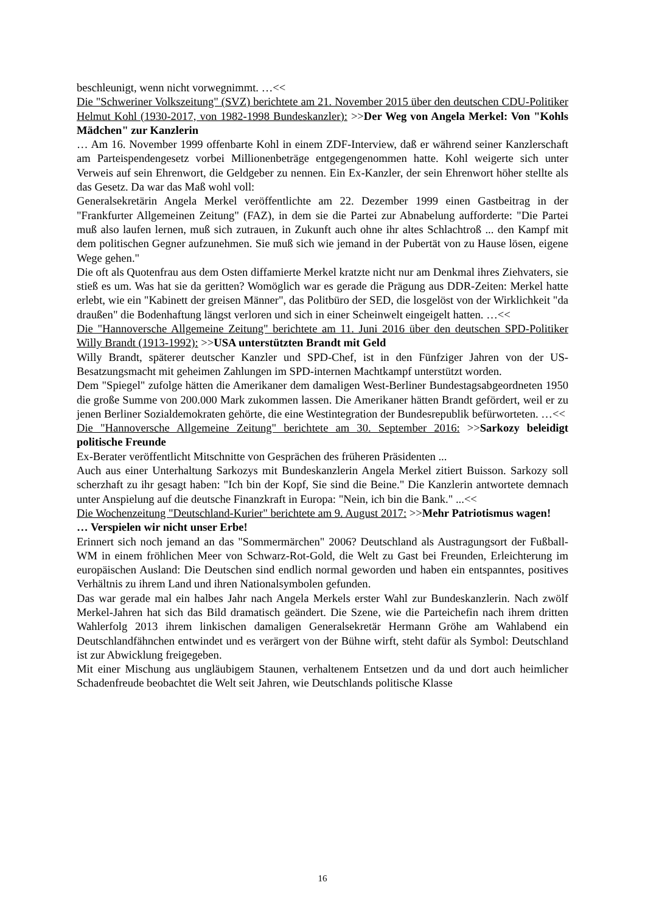beschleunigt, wenn nicht vorwegnimmt. …<<
Die "Schweriner Volkszeitung" (SVZ) berichtete am 21. November 2015 über den deutschen CDU-Politiker Helmut Kohl (1930-2017, von 1982-1998 Bundeskanzler): >>Der Weg von Angela Merkel: Von "Kohls Mädchen" zur Kanzlerin
… Am 16. November 1999 offenbarte Kohl in einem ZDF-Interview, daß er während seiner Kanzlerschaft am Parteispendengesetz vorbei Millionenbeträge entgegengenommen hatte. Kohl weigerte sich unter Verweis auf sein Ehrenwort, die Geldgeber zu nennen. Ein Ex-Kanzler, der sein Ehrenwort höher stellte als das Gesetz. Da war das Maß wohl voll:
Generalsekretärin Angela Merkel veröffentlichte am 22. Dezember 1999 einen Gastbeitrag in der "Frankfurter Allgemeinen Zeitung" (FAZ), in dem sie die Partei zur Abnabelung aufforderte: "Die Partei muß also laufen lernen, muß sich zutrauen, in Zukunft auch ohne ihr altes Schlachtroß ... den Kampf mit dem politischen Gegner aufzunehmen. Sie muß sich wie jemand in der Pubertät von zu Hause lösen, eigene Wege gehen."
Die oft als Quotenfrau aus dem Osten diffamierte Merkel kratzte nicht nur am Denkmal ihres Ziehvaters, sie stieß es um. Was hat sie da geritten? Womöglich war es gerade die Prägung aus DDR-Zeiten: Merkel hatte erlebt, wie ein "Kabinett der greisen Männer", das Politbüro der SED, die losgelöst von der Wirklichkeit "da draußen" die Bodenhaftung längst verloren und sich in einer Scheinwelt eingeigelt hatten. …<<
Die "Hannoversche Allgemeine Zeitung" berichtete am 11. Juni 2016 über den deutschen SPD-Politiker Willy Brandt (1913-1992): >>USA unterstützten Brandt mit Geld
Willy Brandt, späterer deutscher Kanzler und SPD-Chef, ist in den Fünfziger Jahren von der US-Besatzungsmacht mit geheimen Zahlungen im SPD-internen Machtkampf unterstützt worden.
Dem "Spiegel" zufolge hätten die Amerikaner dem damaligen West-Berliner Bundestagsabgeordneten 1950 die große Summe von 200.000 Mark zukommen lassen. Die Amerikaner hätten Brandt gefördert, weil er zu jenen Berliner Sozialdemokraten gehörte, die eine Westintegration der Bundesrepublik befürworteten. …<<
Die "Hannoversche Allgemeine Zeitung" berichtete am 30. September 2016: >>Sarkozy beleidigt politische Freunde
Ex-Berater veröffentlicht Mitschnitte von Gesprächen des früheren Präsidenten ...
Auch aus einer Unterhaltung Sarkozys mit Bundeskanzlerin Angela Merkel zitiert Buisson. Sarkozy soll scherzhaft zu ihr gesagt haben: "Ich bin der Kopf, Sie sind die Beine." Die Kanzlerin antwortete demnach unter Anspielung auf die deutsche Finanzkraft in Europa: "Nein, ich bin die Bank." ...<<
Die Wochenzeitung "Deutschland-Kurier" berichtete am 9. August 2017: >>Mehr Patriotismus wagen!
… Verspielen wir nicht unser Erbe!
Erinnert sich noch jemand an das "Sommermärchen" 2006? Deutschland als Austragungsort der Fußball-WM in einem fröhlichen Meer von Schwarz-Rot-Gold, die Welt zu Gast bei Freunden, Erleichterung im europäischen Ausland: Die Deutschen sind endlich normal geworden und haben ein entspanntes, positives Verhältnis zu ihrem Land und ihren Nationalsymbolen gefunden.
Das war gerade mal ein halbes Jahr nach Angela Merkels erster Wahl zur Bundeskanzlerin. Nach zwölf Merkel-Jahren hat sich das Bild dramatisch geändert. Die Szene, wie die Parteichefin nach ihrem dritten Wahlerfolg 2013 ihrem linkischen damaligen Generalsekretär Hermann Gröhe am Wahlabend ein Deutschlandfähnchen entwindet und es verärgert von der Bühne wirft, steht dafür als Symbol: Deutschland ist zur Abwicklung freigegeben.
Mit einer Mischung aus ungläubigem Staunen, verhaltenem Entsetzen und da und dort auch heimlicher Schadenfreude beobachtet die Welt seit Jahren, wie Deutschlands politische Klasse
16